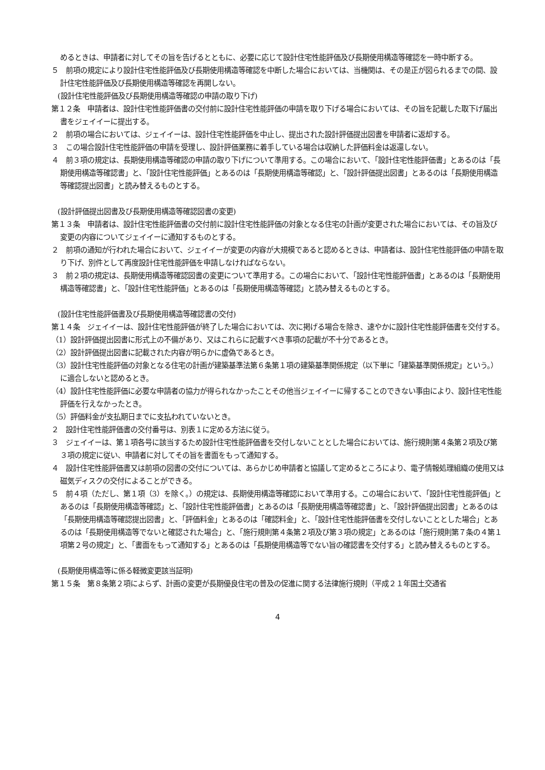めるときは、申請者に対してその旨を告げるとともに、必要に応じて設計住宅性能評価及び長期使用構造等確認を一時中断する。
５　前項の規定により設計住宅性能評価及び長期使用構造等確認を中断した場合においては、当機関は、その是正が図られるまでの間、設計住宅性能評価及び長期使用構造等確認を再開しない。
(設計住宅性能評価及び長期使用構造等確認の申請の取り下げ)
第１２条　申請者は、設計住宅性能評価書の交付前に設計住宅性能評価の申請を取り下げる場合においては、その旨を記載した取下げ届出書をジェイイーに提出する。
２　前項の場合においては、ジェイイーは、設計住宅性能評価を中止し、提出された設計評価提出図書を申請者に返却する。
３　この場合設計住宅性能評価の申請を受理し、設計評価業務に着手している場合は収納した評価料金は返還しない。
４　前３項の規定は、長期使用構造等確認の申請の取り下げについて準用する。この場合において、「設計住宅性能評価書」とあるのは「長期使用構造等確認書」と、「設計住宅性能評価」とあるのは「長期使用構造等確認」と、「設計評価提出図書」とあるのは「長期使用構造等確認提出図書」と読み替えるものとする。
(設計評価提出図書及び長期使用構造等確認図書の変更)
第１３条　申請者は、設計住宅性能評価書の交付前に設計住宅性能評価の対象となる住宅の計画が変更された場合においては、その旨及び変更の内容についてジェイイーに通知するものとする。
２　前項の通知が行われた場合において、ジェイイーが変更の内容が大規模であると認めるときは、申請者は、設計住宅性能評価の申請を取り下げ、別件として再度設計住宅性能評価を申請しなければならない。
３　前２項の規定は、長期使用構造等確認図書の変更について準用する。この場合において、「設計住宅性能評価書」とあるのは「長期使用構造等確認書」と、「設計住宅性能評価」とあるのは「長期使用構造等確認」と読み替えるものとする。
(設計住宅性能評価書及び長期使用構造等確認書の交付)
第１４条　ジェイイーは、設計住宅性能評価が終了した場合においては、次に掲げる場合を除き、速やかに設計住宅性能評価書を交付する。
（1）設計評価提出図書に形式上の不備があり、又はこれらに記載すべき事項の記載が不十分であるとき。
（2）設計評価提出図書に記載された内容が明らかに虚偽であるとき。
（3）設計住宅性能評価の対象となる住宅の計画が建築基準法第６条第１項の建築基準関係規定（以下単に「建築基準関係規定」という。）に適合しないと認めるとき。
（4）設計住宅性能評価に必要な申請者の協力が得られなかったことその他当ジェイイーに帰することのできない事由により、設計住宅性能評価を行えなかったとき。
（5）評価料金が支払期日までに支払われていないとき。
２　設計住宅性能評価書の交付番号は、別表１に定める方法に従う。
３　ジェイイーは、第１項各号に該当するため設計住宅性能評価書を交付しないこととした場合においては、施行規則第４条第２項及び第３項の規定に従い、申請者に対してその旨を書面をもって通知する。
４　設計住宅性能評価書又は前項の図書の交付については、あらかじめ申請者と協議して定めるところにより、電子情報処理組織の使用又は磁気ディスクの交付によることができる。
５　前４項（ただし、第１項（3）を除く。）の規定は、長期使用構造等確認において準用する。この場合において、「設計住宅性能評価」とあるのは「長期使用構造等確認」と、「設計住宅性能評価書」とあるのは「長期使用構造等確認書」と、「設計評価提出図書」とあるのは「長期使用構造等確認提出図書」と、「評価料金」とあるのは「確認料金」と、「設計住宅性能評価書を交付しないこととした場合」とあるのは「長期使用構造等でないと確認された場合」と、「施行規則第４条第２項及び第３項の規定」とあるのは「施行規則第７条の４第１項第２号の規定」と、「書面をもって通知する」とあるのは「長期使用構造等でない旨の確認書を交付する」と読み替えるものとする。
(長期使用構造等に係る軽微変更該当証明)
第１５条　第８条第２項によらず、計画の変更が長期優良住宅の普及の促進に関する法律施行規則（平成２１年国土交通省
4